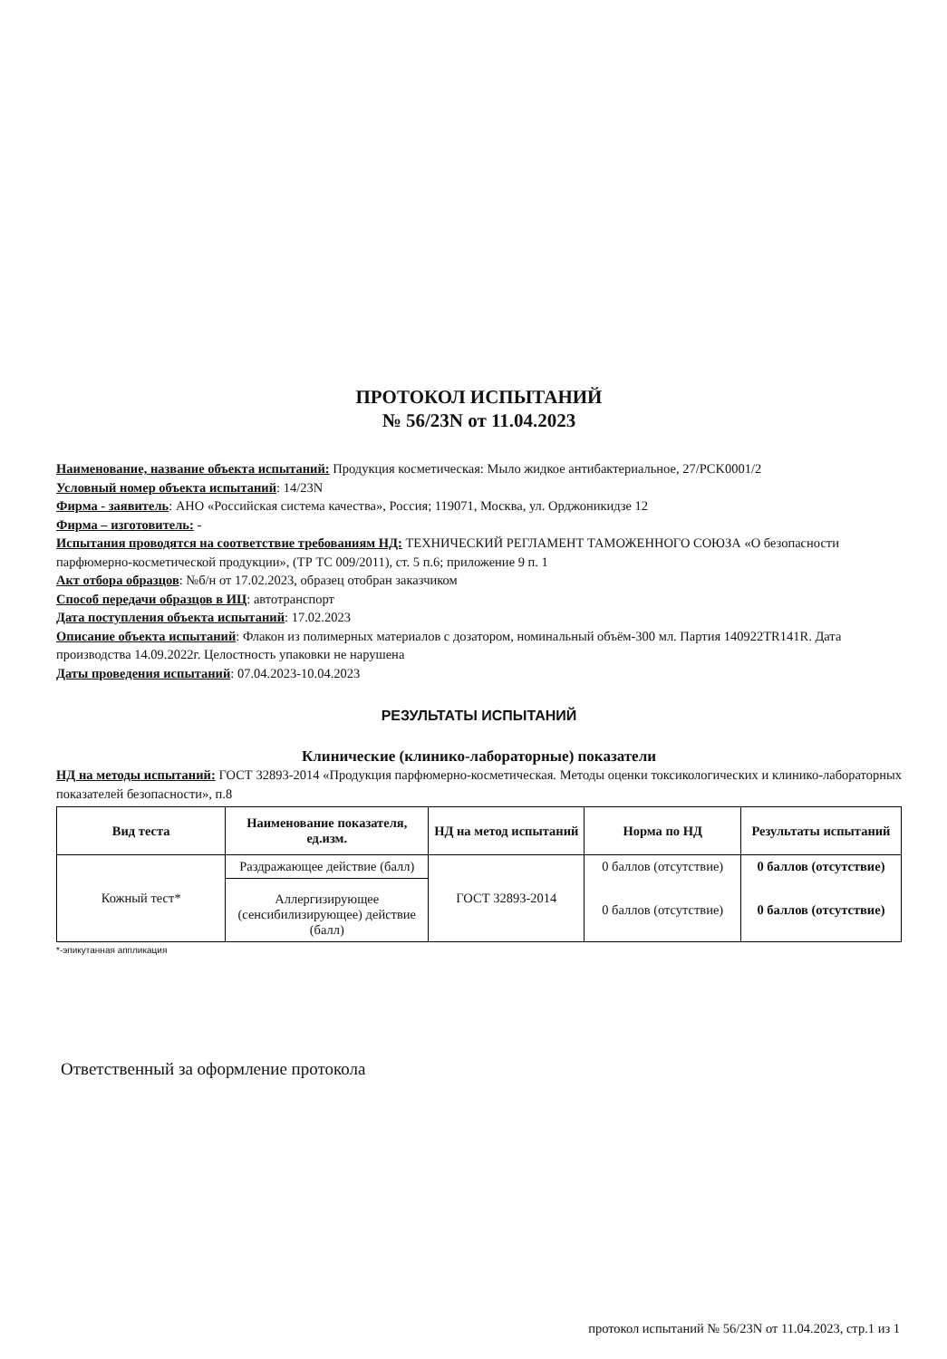ПРОТОКОЛ ИСПЫТАНИЙ
№ 56/23N от 11.04.2023
Наименование, название объекта испытаний: Продукция косметическая: Мыло жидкое антибактериальное, 27/PCK0001/2
Условный номер объекта испытаний: 14/23N
Фирма - заявитель: АНО «Российская система качества», Россия; 119071, Москва, ул. Орджоникидзе 12
Фирма – изготовитель: -
Испытания проводятся на соответствие требованиям НД: ТЕХНИЧЕСКИЙ РЕГЛАМЕНТ ТАМОЖЕННОГО СОЮЗА «О безопасности парфюмерно-косметической продукции», (ТР ТС 009/2011), ст. 5 п.6; приложение 9 п. 1
Акт отбора образцов: №б/н от 17.02.2023, образец отобран заказчиком
Способ передачи образцов в ИЦ: автотранспорт
Дата поступления объекта испытаний: 17.02.2023
Описание объекта испытаний: Флакон из полимерных материалов с дозатором, номинальный объём-300 мл. Партия 140922TR141R. Дата производства 14.09.2022г. Целостность упаковки не нарушена
Даты проведения испытаний: 07.04.2023-10.04.2023
РЕЗУЛЬТАТЫ ИСПЫТАНИЙ
Клинические (клинико-лабораторные) показатели
НД на методы испытаний: ГОСТ 32893-2014 «Продукция парфюмерно-косметическая. Методы оценки токсикологических и клинико-лабораторных показателей безопасности», п.8
| Вид теста | Наименование показателя, ед.изм. | НД на метод испытаний | Норма по НД | Результаты испытаний |
| --- | --- | --- | --- | --- |
| Кожный тест* | Раздражающее действие (балл) | ГОСТ 32893-2014 | 0 баллов (отсутствие) | 0 баллов (отсутствие) |
| | Аллергизирующее (сенсибилизирующее) действие (балл) | | 0 баллов (отсутствие) | 0 баллов (отсутствие) |
*-эпикутанная аппликация
Ответственный за оформление протокола
протокол испытаний № 56/23N от 11.04.2023, стр.1 из 1